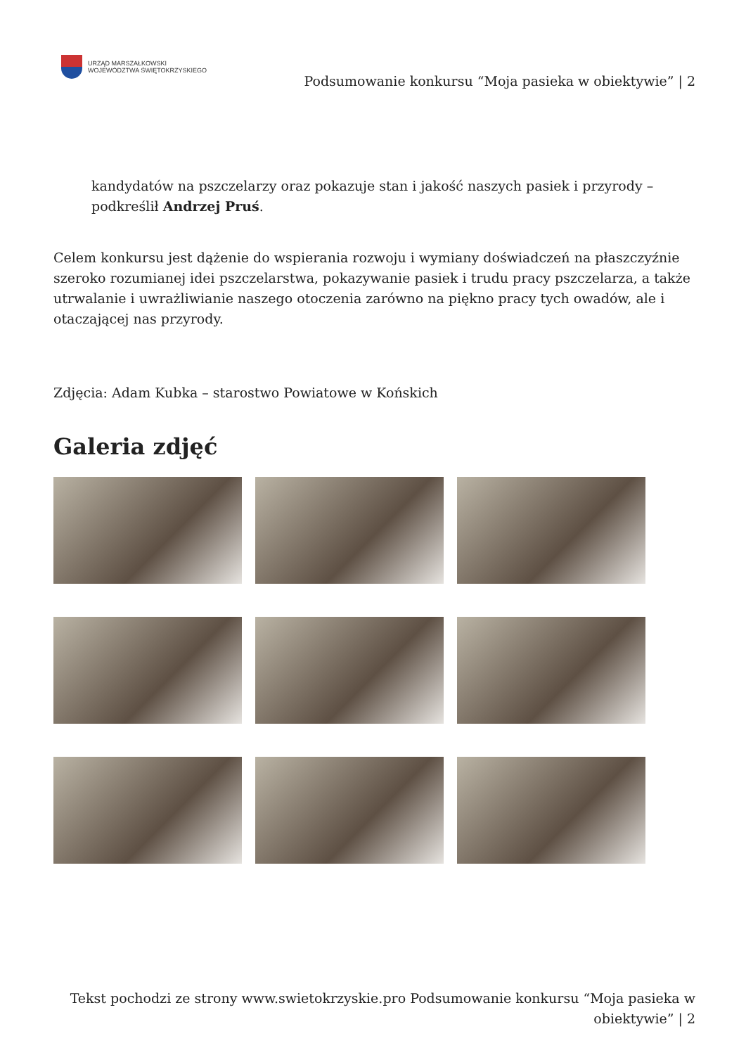URZĄD MARSZAŁKOWSKI
WOJEWÓDZTWA ŚWIĘTOKRZYSKIEGO
Podsumowanie konkursu “Moja pasieka w obiektywie” | 2
kandydatów na pszczelarzy oraz pokazuje stan i jakość naszych pasiek i przyrody – podkreślił Andrzej Pruś.
Celem konkursu jest dążenie do wspierania rozwoju i wymiany doświadczeń na płaszczyźnie szeroko rozumianej idei pszczelarstwa, pokazywanie pasiek i trudu pracy pszczelarza, a także utrwalanie i uwrażliwianie naszego otoczenia zarówno na piękno pracy tych owadów, ale i otaczającej nas przyrody.
Zdjęcia: Adam Kubka – starostwo Powiatowe w Końskich
Galeria zdjęć
Tekst pochodzi ze strony www.swietokrzyskie.pro Podsumowanie konkursu “Moja pasieka w obiektywie” | 2